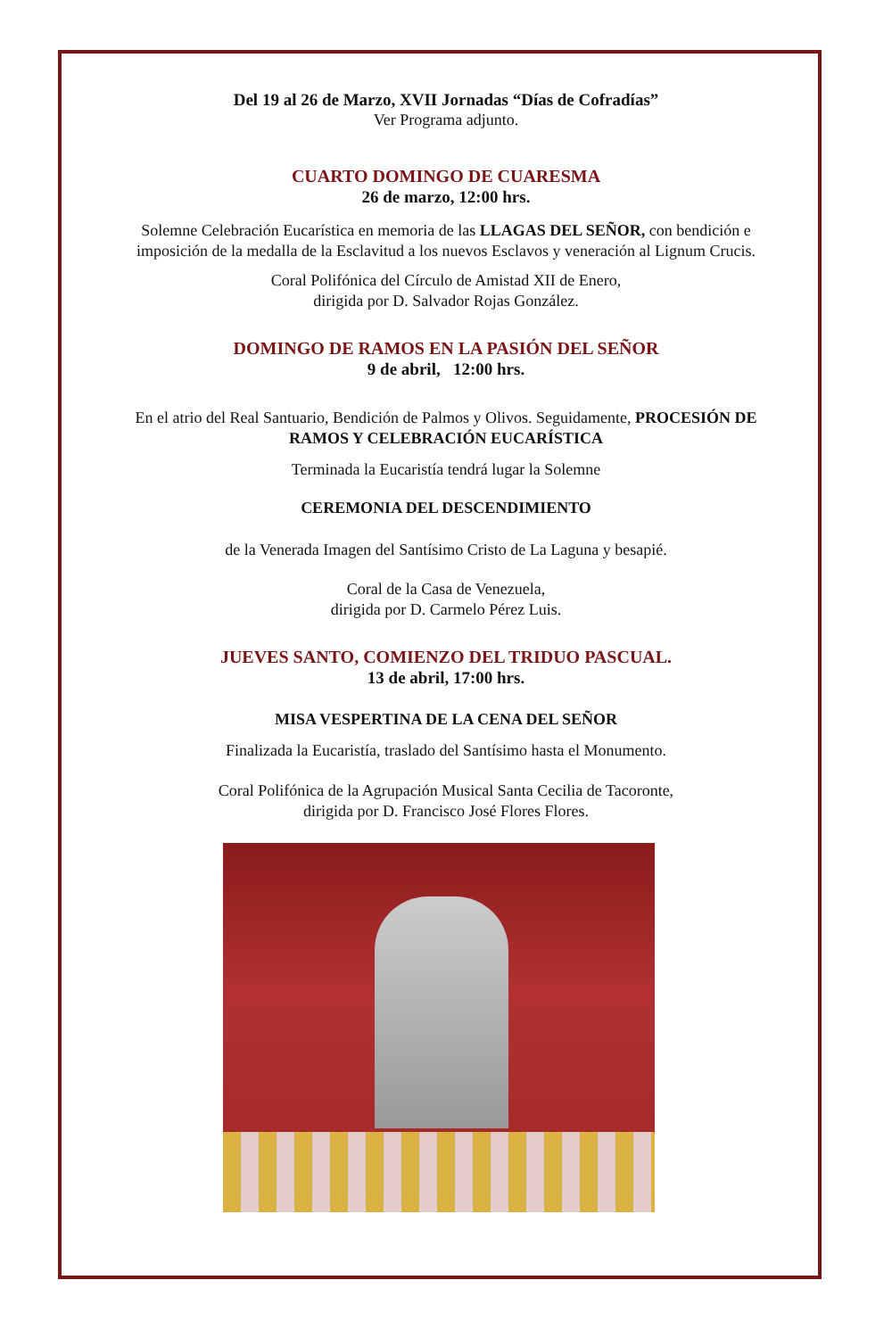Del 19 al 26 de Marzo, XVII Jornadas “Días de Cofradías”
Ver Programa adjunto.
CUARTO DOMINGO DE CUARESMA
26 de marzo, 12:00 hrs.
Solemne Celebración Eucarística en memoria de las LLAGAS DEL SEÑOR, con bendición e imposición de la medalla de la Esclavitud a los nuevos Esclavos y veneración al Lignum Crucis.
Coral Polifónica del Círculo de Amistad XII de Enero,
dirigida por D. Salvador Rojas González.
DOMINGO DE RAMOS EN LA PASIÓN DEL SEÑOR
9 de abril, 12:00 hrs.
En el atrio del Real Santuario, Bendición de Palmos y Olivos. Seguidamente, PROCESIÓN DE RAMOS Y CELEBRACIÓN EUCARÍSTICA
Terminada la Eucaristía tendrá lugar la Solemne
CEREMONIA DEL DESCENDIMIENTO
de la Venerada Imagen del Santísimo Cristo de La Laguna y besapié.
Coral de la Casa de Venezuela,
dirigida por D. Carmelo Pérez Luis.
JUEVES SANTO, COMIENZO DEL TRIDUO PASCUAL.
13 de abril, 17:00 hrs.
MISA VESPERTINA DE LA CENA DEL SEÑOR
Finalizada la Eucaristía, traslado del Santísimo hasta el Monumento.
Coral Polifónica de la Agrupación Musical Santa Cecilia de Tacoronte,
dirigida por D. Francisco José Flores Flores.